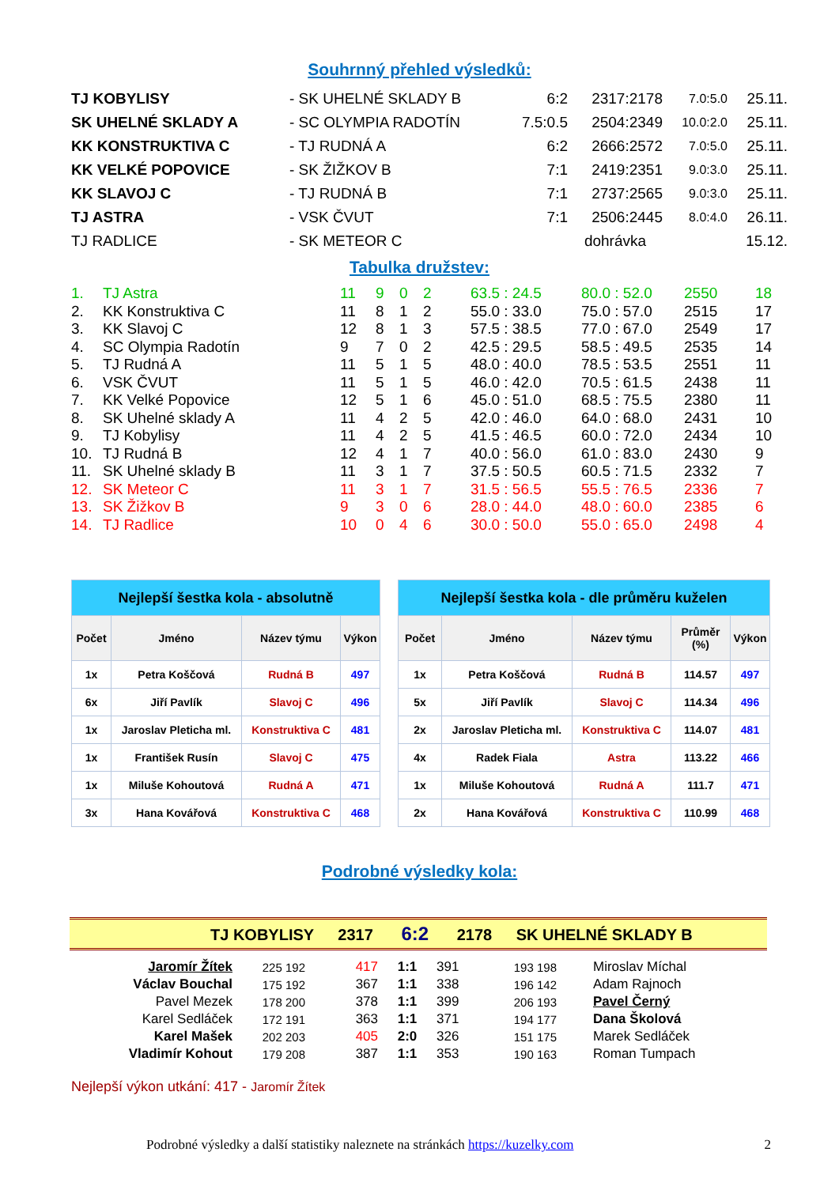Souhrnný přehled výsledků:
| TJ KOBYLISY | - SK UHELNÉ SKLADY B | 6:2 | 2317:2178 | 7.0:5.0 | 25.11. |
| SK UHELNÉ SKLADY A | - SC OLYMPIA RADOTÍN | 7.5:0.5 | 2504:2349 | 10.0:2.0 | 25.11. |
| KK KONSTRUKTIVA C | - TJ RUDNÁ A | 6:2 | 2666:2572 | 7.0:5.0 | 25.11. |
| KK VELKÉ POPOVICE | - SK ŽIŽKOV B | 7:1 | 2419:2351 | 9.0:3.0 | 25.11. |
| KK SLAVOJ C | - TJ RUDNÁ B | 7:1 | 2737:2565 | 9.0:3.0 | 25.11. |
| TJ ASTRA | - VSK ČVUT | 7:1 | 2506:2445 | 8.0:4.0 | 26.11. |
| TJ RADLICE | - SK METEOR C | | dohrávka | | 15.12. |
Tabulka družstev:
| 1. | TJ Astra | 11 | 9 | 0 | 2 | 63.5 : 24.5 | 80.0 : 52.0 | 2550 | 18 |
| 2. | KK Konstruktiva C | 11 | 8 | 1 | 2 | 55.0 : 33.0 | 75.0 : 57.0 | 2515 | 17 |
| 3. | KK Slavoj C | 12 | 8 | 1 | 3 | 57.5 : 38.5 | 77.0 : 67.0 | 2549 | 17 |
| 4. | SC Olympia Radotín | 9 | 7 | 0 | 2 | 42.5 : 29.5 | 58.5 : 49.5 | 2535 | 14 |
| 5. | TJ Rudná A | 11 | 5 | 1 | 5 | 48.0 : 40.0 | 78.5 : 53.5 | 2551 | 11 |
| 6. | VSK ČVUT | 11 | 5 | 1 | 5 | 46.0 : 42.0 | 70.5 : 61.5 | 2438 | 11 |
| 7. | KK Velké Popovice | 12 | 5 | 1 | 6 | 45.0 : 51.0 | 68.5 : 75.5 | 2380 | 11 |
| 8. | SK Uhelné sklady A | 11 | 4 | 2 | 5 | 42.0 : 46.0 | 64.0 : 68.0 | 2431 | 10 |
| 9. | TJ Kobylisy | 11 | 4 | 2 | 5 | 41.5 : 46.5 | 60.0 : 72.0 | 2434 | 10 |
| 10. | TJ Rudná B | 12 | 4 | 1 | 7 | 40.0 : 56.0 | 61.0 : 83.0 | 2430 | 9 |
| 11. | SK Uhelné sklady B | 11 | 3 | 1 | 7 | 37.5 : 50.5 | 60.5 : 71.5 | 2332 | 7 |
| 12. | SK Meteor C | 11 | 3 | 1 | 7 | 31.5 : 56.5 | 55.5 : 76.5 | 2336 | 7 |
| 13. | SK Žižkov B | 9 | 3 | 0 | 6 | 28.0 : 44.0 | 48.0 : 60.0 | 2385 | 6 |
| 14. | TJ Radlice | 10 | 0 | 4 | 6 | 30.0 : 50.0 | 55.0 : 65.0 | 2498 | 4 |
| Nejlepší šestka kola - absolutně | | | | | Nejlepší šestka kola - dle průměru kuželen | | | | |
| Počet | Jméno | Název týmu | Výkon | | Počet | Jméno | Název týmu | Průměr (%) | Výkon |
| 1x | Petra Koščová | Rudná B | 497 | | 1x | Petra Koščová | Rudná B | 114.57 | 497 |
| 6x | Jiří Pavlík | Slavoj C | 496 | | 5x | Jiří Pavlík | Slavoj C | 114.34 | 496 |
| 1x | Jaroslav Pleticha ml. | Konstruktiva C | 481 | | 2x | Jaroslav Pleticha ml. | Konstruktiva C | 114.07 | 481 |
| 1x | František Rusín | Slavoj C | 475 | | 4x | Radek Fiala | Astra | 113.22 | 466 |
| 1x | Miluše Kohoutová | Rudná A | 471 | | 1x | Miluše Kohoutová | Rudná A | 111.7 | 471 |
| 3x | Hana Kovářová | Konstruktiva C | 468 | | 2x | Hana Kovářová | Konstruktiva C | 110.99 | 468 |
Podrobné výsledky kola:
TJ KOBYLISY 2317 6:2 2178 SK UHELNÉ SKLADY B
| Jaromír Žítek | 225 192 | 417 | 1:1 | 391 | 193 198 | Miroslav Míchal |
| Václav Bouchal | 175 192 | 367 | 1:1 | 338 | 196 142 | Adam Rajnoch |
| Pavel Mezek | 178 200 | 378 | 1:1 | 399 | 206 193 | Pavel Černý |
| Karel Sedláček | 172 191 | 363 | 1:1 | 371 | 194 177 | Dana Školová |
| Karel Mašek | 202 203 | 405 | 2:0 | 326 | 151 175 | Marek Sedláček |
| Vladimír Kohout | 179 208 | 387 | 1:1 | 353 | 190 163 | Roman Tumpach |
Nejlepší výkon utkání: 417 - Jaromír Žítek
Podrobné výsledky a další statistiky naleznete na stránkách https://kuzelky.com 2